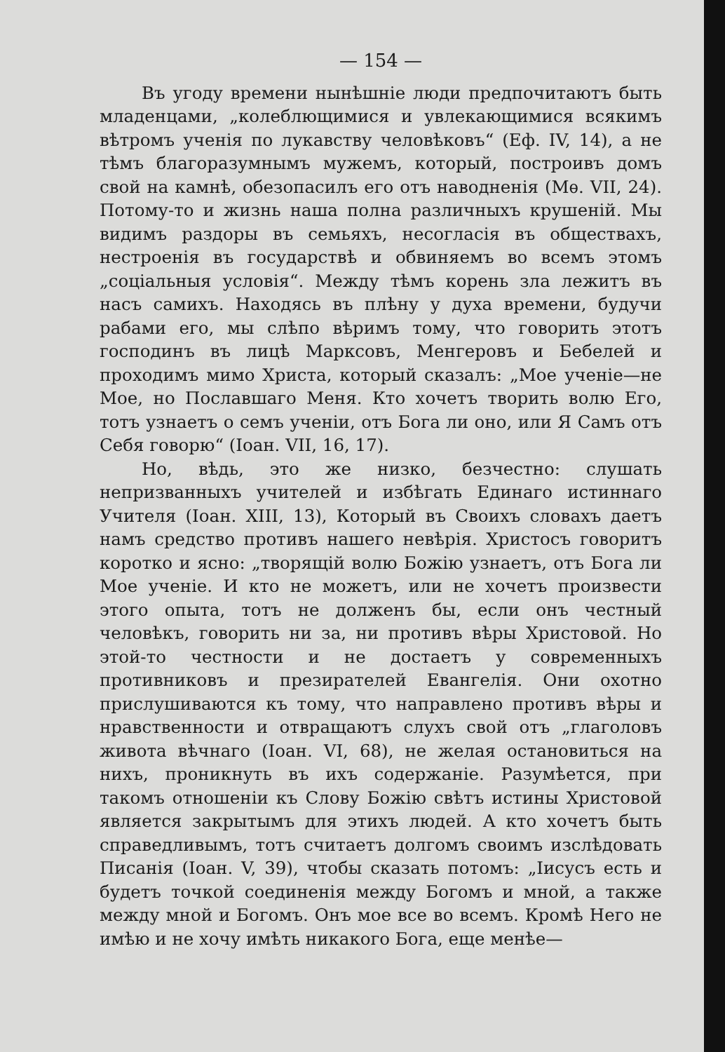— 154 —
Въ угоду времени нынѣшніе люди предпочитаютъ быть младенцами, „колеблющимися и увлекающимися всякимъ вѣтромъ ученія по лукавству человѣковъ“ (Еф. IV, 14), а не тѣмъ благоразумнымъ мужемъ, который, построивъ домъ свой на камнѣ, обезопасилъ его отъ наводненія (Мѳ. VII, 24). Потому-то и жизнь наша полна различныхъ крушеній. Мы видимъ раздоры въ семьяхъ, несогласія въ обществахъ, нестроенія въ государствѣ и обвиняемъ во всемъ этомъ „соціальныя условія“. Между тѣмъ корень зла лежитъ въ насъ самихъ. Находясь въ плѣну у духа времени, будучи рабами его, мы слѣпо вѣримъ тому, что говорить этотъ господинъ въ лицѣ Марксовъ, Менгеровъ и Бебелей и проходимъ мимо Христа, который сказалъ: „Мое ученіе—не Мое, но Пославшаго Меня. Кто хочетъ творить волю Его, тотъ узнаетъ о семъ ученіи, отъ Бога ли оно, или Я Самъ отъ Себя говорю“ (Іоан. VII, 16, 17).
Но, вѣдь, это же низко, безчестно: слушать непризванныхъ учителей и избѣгать Единаго истиннаго Учителя (Іоан. XIII, 13), Который въ Своихъ словахъ даетъ намъ средство противъ нашего невѣрія. Христосъ говоритъ коротко и ясно: „творящій волю Божію узнаетъ, отъ Бога ли Мое ученіе. И кто не можетъ, или не хочетъ произвести этого опыта, тотъ не долженъ бы, если онъ честный человѣкъ, говорить ни за, ни противъ вѣры Христовой. Но этой-то честности и не достаетъ у современныхъ противниковъ и презирателей Евангелія. Они охотно прислушиваются къ тому, что направлено противъ вѣры и нравственности и отвращаютъ слухъ свой отъ „глаголовъ живота вѣчнаго (Іоан. VI, 68), не желая остановиться на нихъ, проникнуть въ ихъ содержаніе. Разумѣется, при такомъ отношеніи къ Слову Божію свѣтъ истины Христовой является закрытымъ для этихъ людей. А кто хочетъ быть справедливымъ, тотъ считаетъ долгомъ своимъ изслѣдовать Писанія (Іоан. V, 39), чтобы сказать потомъ: „Іисусъ есть и будетъ точкой соединенія между Богомъ и мной, а также между мной и Богомъ. Онъ мое все во всемъ. Кромѣ Него не имѣю и не хочу имѣть никакого Бога, еще менѣе—